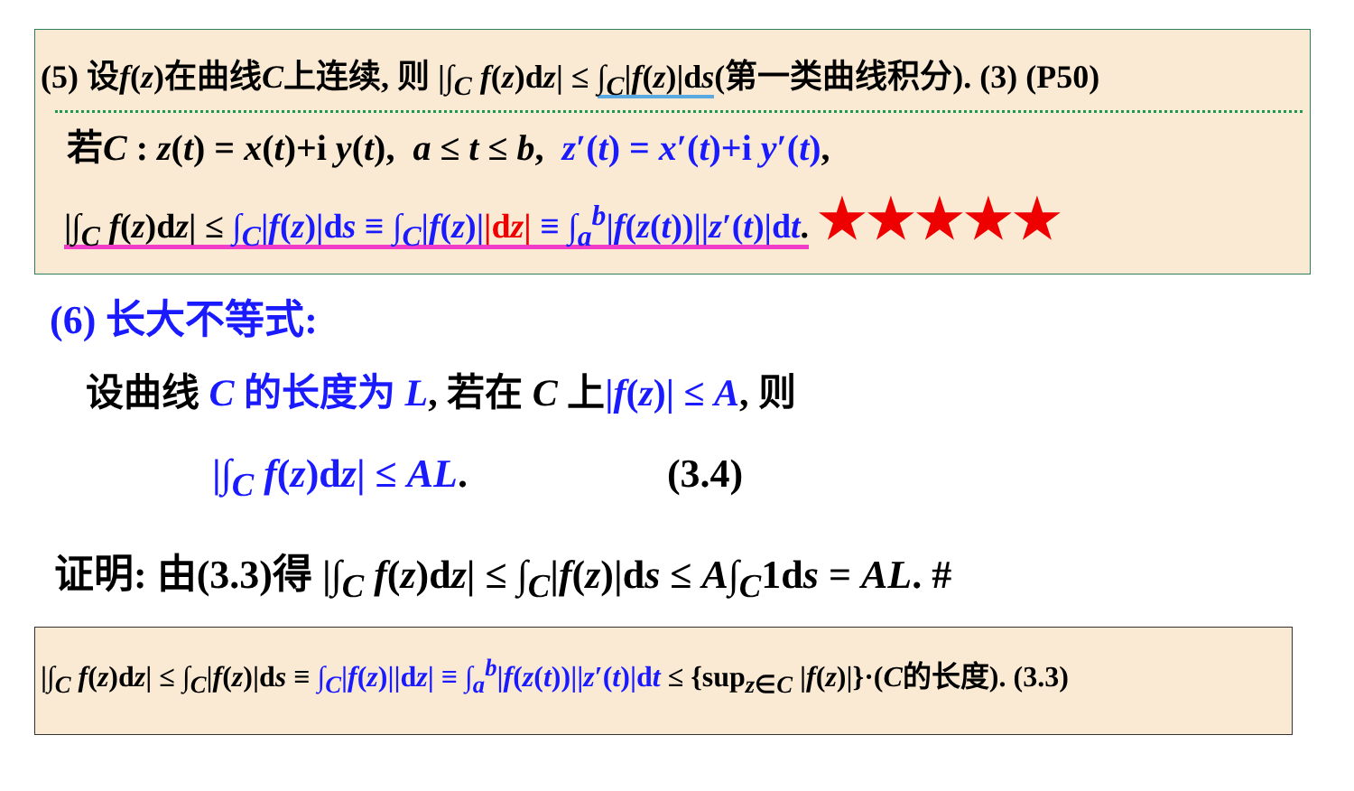(5) 设f(z)在曲线C上连续, 则 |∫<sub>C</sub> f(z)dz| ≤ ∫<sub>C</sub>|f(z)|ds(第一类曲线积分). (3) (P50)
若C : z(t) = x(t)+i y(t), a ≤ t ≤ b, z′(t) = x′(t)+i y′(t),
|∫<sub>C</sub> f(z)dz| ≤ ∫<sub>C</sub>|f(z)|ds ≡ ∫<sub>C</sub>|f(z)||dz| ≡ ∫<sub>a</sub><sup>b</sup>|f(z(t))||z′(t)|dt. ★★★★★
(6) 长大不等式:
设曲线 C 的长度为 L, 若在 C 上|f(z)| ≤ A, 则
|∫<sub>C</sub> f(z)dz| ≤ AL. (3.4)
证明: 由(3.3)得 |∫<sub>C</sub> f(z)dz| ≤ ∫<sub>C</sub>|f(z)|ds ≤ A∫<sub>C</sub>1ds = AL. #
|∫<sub>C</sub> f(z)dz| ≤ ∫<sub>C</sub>|f(z)|ds ≡ ∫<sub>C</sub>|f(z)||dz| ≡ ∫<sub>a</sub><sup>b</sup>|f(z(t))||z′(t)|dt ≤ {sup<sub>z∈C</sub> |f(z)|}·(C的长度). (3.3)